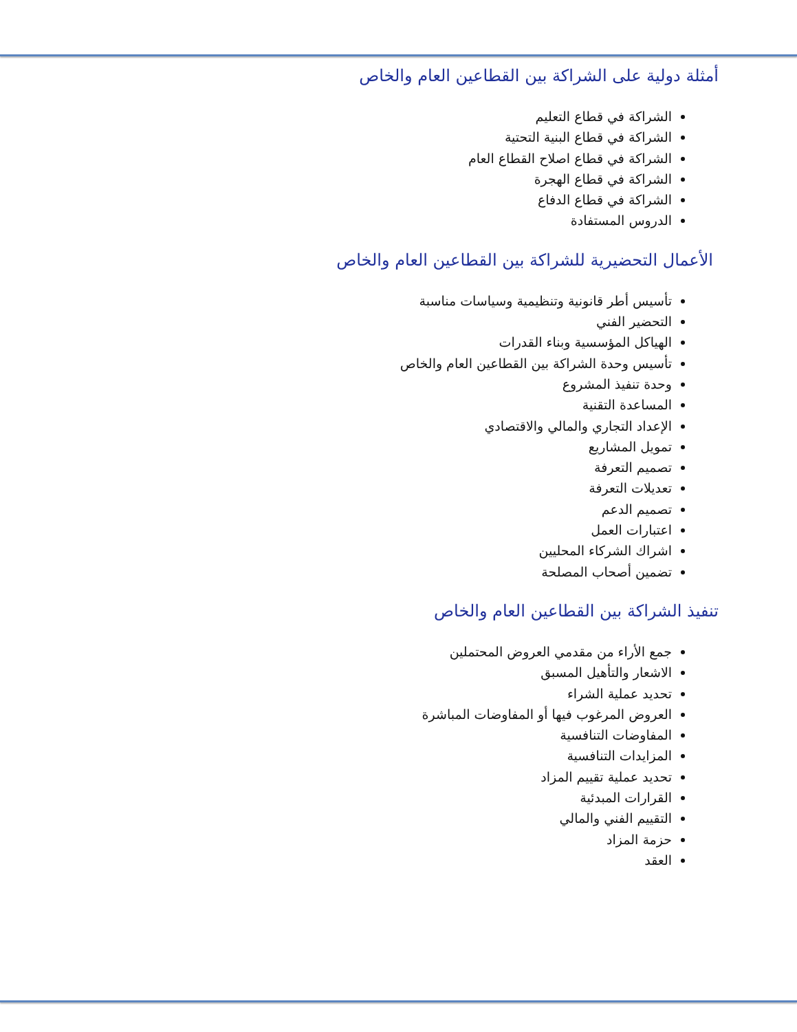أمثلة دولية على الشراكة بين القطاعين العام والخاص
الشراكة في قطاع التعليم
الشراكة في قطاع البنية التحتية
الشراكة في قطاع اصلاح القطاع العام
الشراكة في قطاع الهجرة
الشراكة في قطاع الدفاع
الدروس المستفادة
الأعمال التحضيرية للشراكة بين القطاعين العام والخاص
تأسيس أطر قانونية وتنظيمية وسياسات مناسبة
التحضير الفني
الهياكل المؤسسية وبناء القدرات
تأسيس وحدة الشراكة بين القطاعين العام والخاص
وحدة تنفيذ المشروع
المساعدة التقنية
الإعداد التجاري والمالي والاقتصادي
تمويل المشاريع
تصميم التعرفة
تعديلات التعرفة
تصميم الدعم
اعتبارات العمل
اشراك الشركاء المحليين
تضمين أصحاب المصلحة
تنفيذ الشراكة بين القطاعين العام والخاص
جمع الأراء من مقدمي العروض المحتملين
الاشعار والتأهيل المسبق
تحديد عملية الشراء
العروض المرغوب فيها أو المفاوضات المباشرة
المفاوضات التنافسية
المزايدات التنافسية
تحديد عملية تقييم المزاد
القرارات المبدئية
التقييم الفني والمالي
حزمة المزاد
العقد